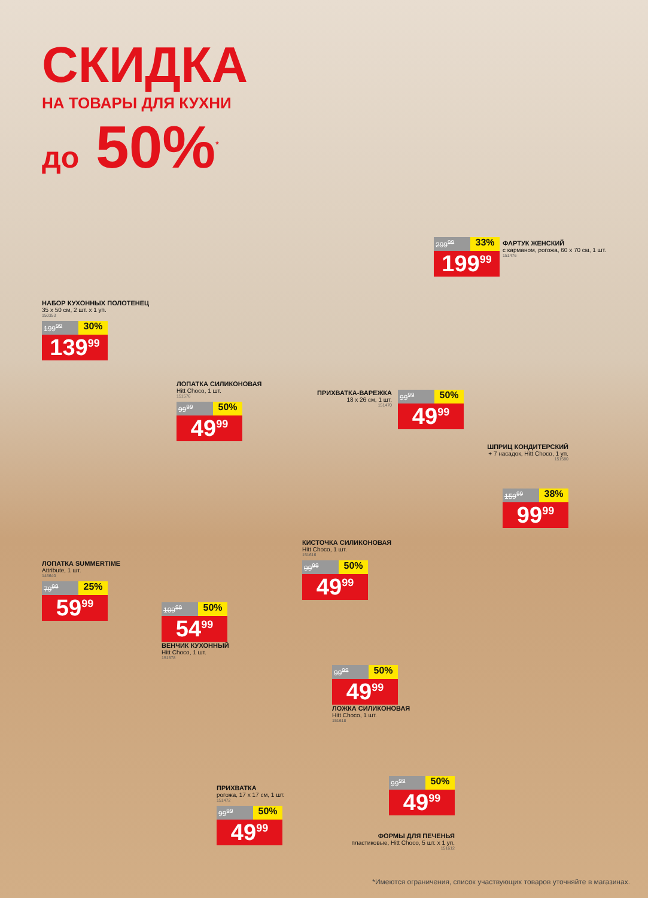СКИДКА
НА ТОВАРЫ ДЛЯ КУХНИ
до 50%<sup>*</sup>
299<sup>99</sup>
33%
199<sup>99</sup>
ФАРТУК ЖЕНСКИЙ
с карманом, рогожа, 60 х 70 см, 1 шт.
151476
НАБОР КУХОННЫХ ПОЛОТЕНЕЦ
35 х 50 см, 2 шт. х 1 уп.
150353
199<sup>99</sup>
30%
139<sup>99</sup>
ЛОПАТКА СИЛИКОНОВАЯ
Hitt Choco, 1 шт.
151576
99<sup>99</sup>
50%
49<sup>99</sup>
ПРИХВАТКА-ВАРЕЖКА
18 х 26 см, 1 шт.
151470
99<sup>99</sup>
50%
49<sup>99</sup>
ШПРИЦ КОНДИТЕРСКИЙ
+ 7 насадок, Hitt Choco, 1 уп.
151580
159<sup>99</sup>
38%
99<sup>99</sup>
КИСТОЧКА СИЛИКОНОВАЯ
Hitt Choco, 1 шт.
151616
99<sup>99</sup>
50%
49<sup>99</sup>
ЛОПАТКА SUMMERTIME
Attribute, 1 шт.
146640
79<sup>99</sup>
25%
59<sup>99</sup>
109<sup>99</sup>
50%
54<sup>99</sup>
ВЕНЧИК КУХОННЫЙ
Hitt Choco, 1 шт.
151578
99<sup>99</sup>
50%
49<sup>99</sup>
ЛОЖКА СИЛИКОНОВАЯ
Hitt Choco, 1 шт.
151618
ПРИХВАТКА
рогожа, 17 х 17 см, 1 шт.
151472
99<sup>99</sup>
50%
49<sup>99</sup>
99<sup>99</sup>
50%
49<sup>99</sup>
ФОРМЫ ДЛЯ ПЕЧЕНЬЯ
пластиковые, Hitt Choco, 5 шт. х 1 уп.
151612
*Имеются ограничения, список участвующих товаров уточняйте в магазинах.